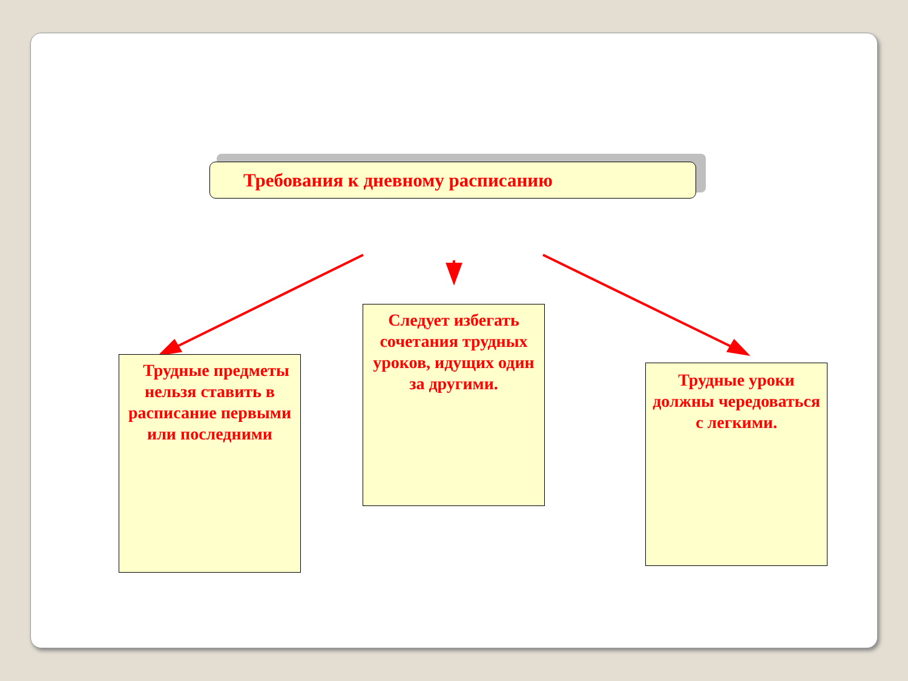Требования к дневному расписанию
Трудные предметы нельзя ставить в расписание первыми или последними
Следует избегать сочетания трудных уроков, идущих один за другими.
Трудные уроки должны чередоваться с легкими.